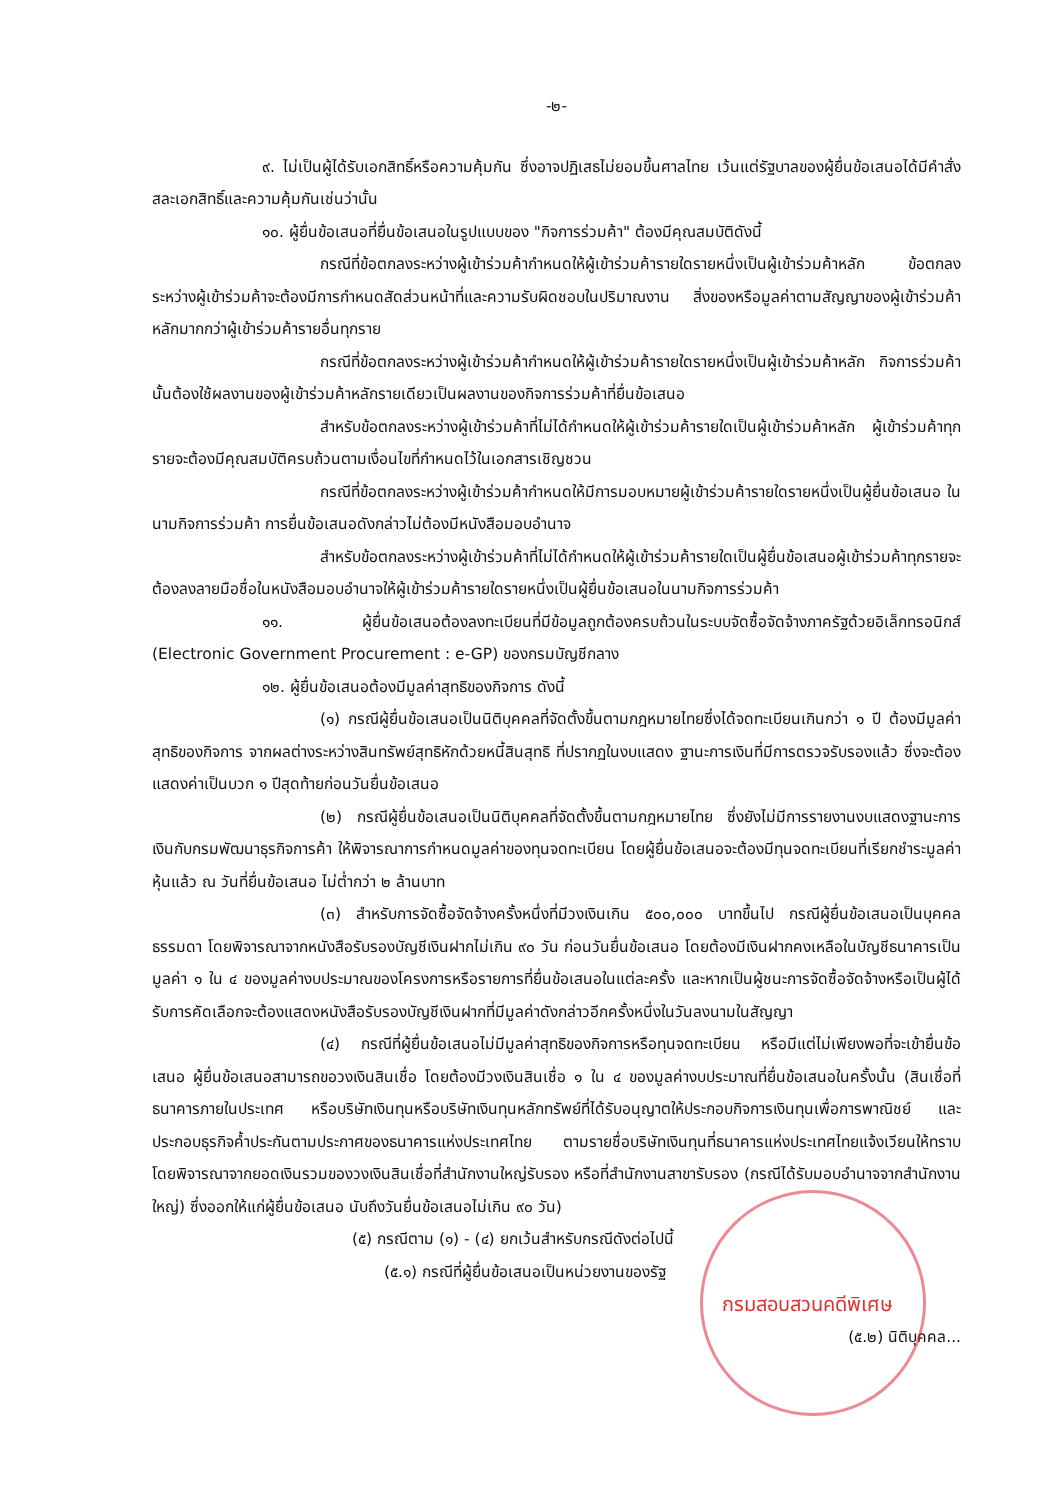-๒-
๙. ไม่เป็นผู้ได้รับเอกสิทธิ์หรือความคุ้มกัน ซึ่งอาจปฏิเสธไม่ยอมขึ้นศาลไทย เว้นแต่รัฐบาลของผู้ยื่นข้อเสนอได้มีคำสั่งสละเอกสิทธิ์และความคุ้มกันเช่นว่านั้น
๑๐. ผู้ยื่นข้อเสนอที่ยื่นข้อเสนอในรูปแบบของ "กิจการร่วมค้า" ต้องมีคุณสมบัติดังนี้
กรณีที่ข้อตกลงระหว่างผู้เข้าร่วมค้ากำหนดให้ผู้เข้าร่วมค้ารายใดรายหนึ่งเป็นผู้เข้าร่วมค้าหลัก ข้อตกลงระหว่างผู้เข้าร่วมค้าจะต้องมีการกำหนดสัดส่วนหน้าที่และความรับผิดชอบในปริมาณงาน สิ่งของหรือมูลค่าตามสัญญาของผู้เข้าร่วมค้าหลักมากกว่าผู้เข้าร่วมค้ารายอื่นทุกราย
กรณีที่ข้อตกลงระหว่างผู้เข้าร่วมค้ากำหนดให้ผู้เข้าร่วมค้ารายใดรายหนึ่งเป็นผู้เข้าร่วมค้าหลัก กิจการร่วมค้านั้นต้องใช้ผลงานของผู้เข้าร่วมค้าหลักรายเดียวเป็นผลงานของกิจการร่วมค้าที่ยื่นข้อเสนอ
สำหรับข้อตกลงระหว่างผู้เข้าร่วมค้าที่ไม่ได้กำหนดให้ผู้เข้าร่วมค้ารายใดเป็นผู้เข้าร่วมค้าหลัก ผู้เข้าร่วมค้าทุกรายจะต้องมีคุณสมบัติครบถ้วนตามเงื่อนไขที่กำหนดไว้ในเอกสารเชิญชวน
กรณีที่ข้อตกลงระหว่างผู้เข้าร่วมค้ากำหนดให้มีการมอบหมายผู้เข้าร่วมค้ารายใดรายหนึ่งเป็นผู้ยื่นข้อเสนอ ในนามกิจการร่วมค้า การยื่นข้อเสนอดังกล่าวไม่ต้องมีหนังสือมอบอำนาจ
สำหรับข้อตกลงระหว่างผู้เข้าร่วมค้าที่ไม่ได้กำหนดให้ผู้เข้าร่วมค้ารายใดเป็นผู้ยื่นข้อเสนอผู้เข้าร่วมค้าทุกรายจะต้องลงลายมือชื่อในหนังสือมอบอำนาจให้ผู้เข้าร่วมค้ารายใดรายหนึ่งเป็นผู้ยื่นข้อเสนอในนามกิจการร่วมค้า
๑๑. ผู้ยื่นข้อเสนอต้องลงทะเบียนที่มีข้อมูลถูกต้องครบถ้วนในระบบจัดซื้อจัดจ้างภาครัฐด้วยอิเล็กทรอนิกส์ (Electronic Government Procurement : e-GP) ของกรมบัญชีกลาง
๑๒. ผู้ยื่นข้อเสนอต้องมีมูลค่าสุทธิของกิจการ ดังนี้
(๑) กรณีผู้ยื่นข้อเสนอเป็นนิติบุคคลที่จัดตั้งขึ้นตามกฎหมายไทยซึ่งได้จดทะเบียนเกินกว่า ๑ ปี ต้องมีมูลค่าสุทธิของกิจการ จากผลต่างระหว่างสินทรัพย์สุทธิหักด้วยหนี้สินสุทธิ ที่ปรากฏในงบแสดง ฐานะการเงินที่มีการตรวจรับรองแล้ว ซึ่งจะต้องแสดงค่าเป็นบวก ๑ ปีสุดท้ายก่อนวันยื่นข้อเสนอ
(๒) กรณีผู้ยื่นข้อเสนอเป็นนิติบุคคลที่จัดตั้งขึ้นตามกฎหมายไทย ซึ่งยังไม่มีการรายงานงบแสดงฐานะการเงินกับกรมพัฒนาธุรกิจการค้า ให้พิจารณาการกำหนดมูลค่าของทุนจดทะเบียน โดยผู้ยื่นข้อเสนอจะต้องมีทุนจดทะเบียนที่เรียกชำระมูลค่าหุ้นแล้ว ณ วันที่ยื่นข้อเสนอ ไม่ต่ำกว่า ๒ ล้านบาท
(๓) สำหรับการจัดซื้อจัดจ้างครั้งหนึ่งที่มีวงเงินเกิน ๕๐๐,๐๐๐ บาทขึ้นไป กรณีผู้ยื่นข้อเสนอเป็นบุคคลธรรมดา โดยพิจารณาจากหนังสือรับรองบัญชีเงินฝากไม่เกิน ๙๐ วัน ก่อนวันยื่นข้อเสนอ โดยต้องมีเงินฝากคงเหลือในบัญชีธนาคารเป็นมูลค่า ๑ ใน ๔ ของมูลค่างบประมาณของโครงการหรือรายการที่ยื่นข้อเสนอในแต่ละครั้ง และหากเป็นผู้ชนะการจัดซื้อจัดจ้างหรือเป็นผู้ได้รับการคัดเลือกจะต้องแสดงหนังสือรับรองบัญชีเงินฝากที่มีมูลค่าดังกล่าวอีกครั้งหนึ่งในวันลงนามในสัญญา
(๔) กรณีที่ผู้ยื่นข้อเสนอไม่มีมูลค่าสุทธิของกิจการหรือทุนจดทะเบียน หรือมีแต่ไม่เพียงพอที่จะเข้ายื่นข้อเสนอ ผู้ยื่นข้อเสนอสามารถขอวงเงินสินเชื่อ โดยต้องมีวงเงินสินเชื่อ ๑ ใน ๔ ของมูลค่างบประมาณที่ยื่นข้อเสนอในครั้งนั้น (สินเชื่อที่ธนาคารภายในประเทศ หรือบริษัทเงินทุนหรือบริษัทเงินทุนหลักทรัพย์ที่ได้รับอนุญาตให้ประกอบกิจการเงินทุนเพื่อการพาณิชย์ และประกอบธุรกิจค้ำประกันตามประกาศของธนาคารแห่งประเทศไทย ตามรายชื่อบริษัทเงินทุนที่ธนาคารแห่งประเทศไทยแจ้งเวียนให้ทราบ โดยพิจารณาจากยอดเงินรวมของวงเงินสินเชื่อที่สำนักงานใหญ่รับรอง หรือที่สำนักงานสาขารับรอง (กรณีได้รับมอบอำนาจจากสำนักงานใหญ่) ซึ่งออกให้แก่ผู้ยื่นข้อเสนอ นับถึงวันยื่นข้อเสนอไม่เกิน ๙๐ วัน)
(๕) กรณีตาม (๑) - (๔) ยกเว้นสำหรับกรณีดังต่อไปนี้
(๕.๑) กรณีที่ผู้ยื่นข้อเสนอเป็นหน่วยงานของรัฐ
กรมสอบสวนคดีพิเศษ
(๕.๒) นิติบุคคล...